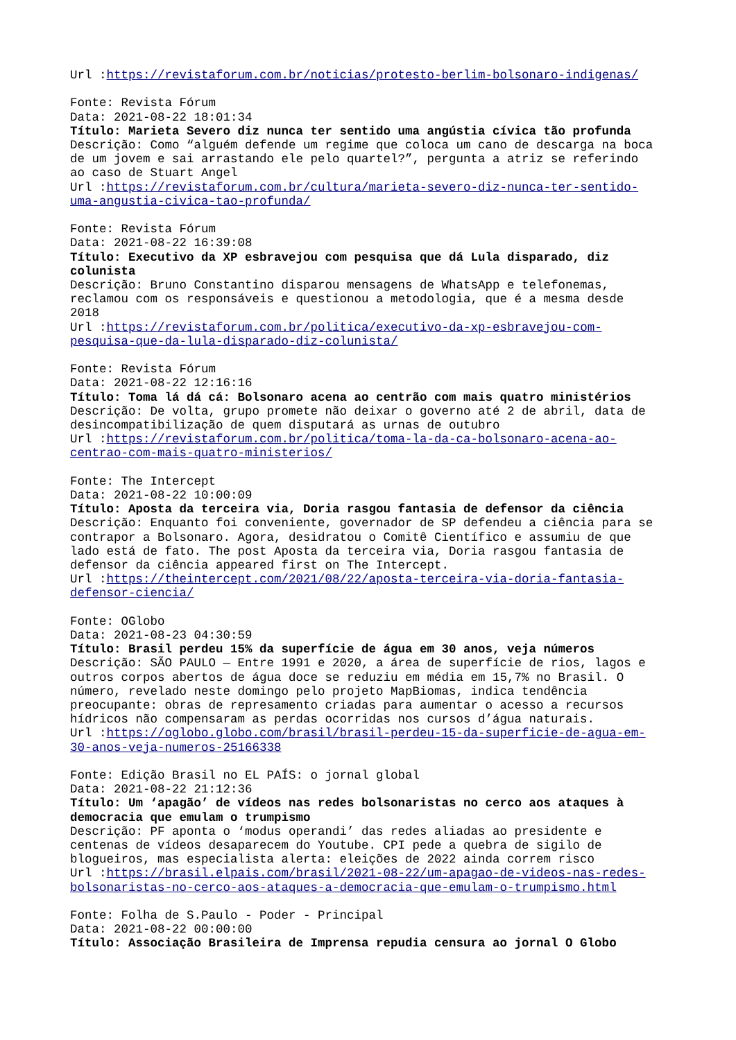Url :https://revistaforum.com.br/noticias/protesto-berlim-bolsonaro-indigenas/
Fonte: Revista Fórum Data: 2021-08-22 18:01:34 Título: Marieta Severo diz nunca ter sentido uma angústia cívica tão profunda Descrição: Como “alguém defende um regime que coloca um cano de descarga na boca de um jovem e sai arrastando ele pelo quartel?”, pergunta a atriz se referindo ao caso de Stuart Angel Url :https://revistaforum.com.br/cultura/marieta-severo-diz-nunca-ter-sentido- uma-angustia-civica-tao-profunda/
Fonte: Revista Fórum Data: 2021-08-22 16:39:08 Título: Executivo da XP esbravejou com pesquisa que dá Lula disparado, diz colunista Descrição: Bruno Constantino disparou mensagens de WhatsApp e telefonemas, reclamou com os responsáveis e questionou a metodologia, que é a mesma desde 2018 Url :https://revistaforum.com.br/politica/executivo-da-xp-esbravejou-com- pesquisa-que-da-lula-disparado-diz-colunista/
Fonte: Revista Fórum Data: 2021-08-22 12:16:16 Título: Toma lá dá cá: Bolsonaro acena ao centrão com mais quatro ministérios Descrição: De volta, grupo promete não deixar o governo até 2 de abril, data de desincompatibilização de quem disputará as urnas de outubro Url :https://revistaforum.com.br/politica/toma-la-da-ca-bolsonaro-acena-ao- centrao-com-mais-quatro-ministerios/
Fonte: The Intercept Data: 2021-08-22 10:00:09 Título: Aposta da terceira via, Doria rasgou fantasia de defensor da ciência Descrição: Enquanto foi conveniente, governador de SP defendeu a ciência para se contrapor a Bolsonaro. Agora, desidratou o Comitê Científico e assumiu de que lado está de fato. The post Aposta da terceira via, Doria rasgou fantasia de defensor da ciência appeared first on The Intercept. Url :https://theintercept.com/2021/08/22/aposta-terceira-via-doria-fantasia- defensor-ciencia/
Fonte: OGlobo Data: 2021-08-23 04:30:59 Título: Brasil perdeu 15% da superfície de água em 30 anos, veja números Descrição: SÃO PAULO — Entre 1991 e 2020, a área de superfície de rios, lagos e outros corpos abertos de água doce se reduziu em média em 15,7% no Brasil. O número, revelado neste domingo pelo projeto MapBiomas, indica tendência preocupante: obras de represamento criadas para aumentar o acesso a recursos hídricos não compensaram as perdas ocorridas nos cursos d’água naturais. Url :https://oglobo.globo.com/brasil/brasil-perdeu-15-da-superficie-de-agua-em- 30-anos-veja-numeros-25166338
Fonte: Edição Brasil no EL PAÍS: o jornal global Data: 2021-08-22 21:12:36 Título: Um ‘apagão’ de vídeos nas redes bolsonaristas no cerco aos ataques à democracia que emulam o trumpismo Descrição: PF aponta o ‘modus operandi’ das redes aliadas ao presidente e centenas de vídeos desaparecem do Youtube. CPI pede a quebra de sigilo de blogueiros, mas especialista alerta: eleições de 2022 ainda correm risco Url :https://brasil.elpais.com/brasil/2021-08-22/um-apagao-de-videos-nas-redes- bolsonaristas-no-cerco-aos-ataques-a-democracia-que-emulam-o-trumpismo.html
Fonte: Folha de S.Paulo - Poder - Principal Data: 2021-08-22 00:00:00 Título: Associação Brasileira de Imprensa repudia censura ao jornal O Globo